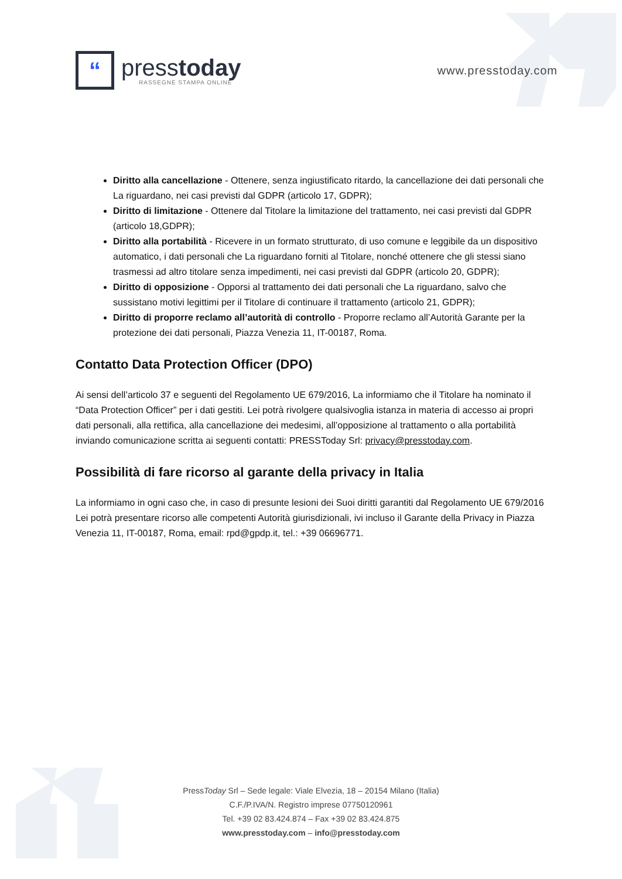“
presstoday
RASSEGNE STAMPA ONLINE
www.presstoday.com
Diritto alla cancellazione - Ottenere, senza ingiustificato ritardo, la cancellazione dei dati personali che La riguardano, nei casi previsti dal GDPR (articolo 17, GDPR);
Diritto di limitazione - Ottenere dal Titolare la limitazione del trattamento, nei casi previsti dal GDPR (articolo 18,GDPR);
Diritto alla portabilità - Ricevere in un formato strutturato, di uso comune e leggibile da un dispositivo automatico, i dati personali che La riguardano forniti al Titolare, nonché ottenere che gli stessi siano trasmessi ad altro titolare senza impedimenti, nei casi previsti dal GDPR (articolo 20, GDPR);
Diritto di opposizione - Opporsi al trattamento dei dati personali che La riguardano, salvo che sussistano motivi legittimi per il Titolare di continuare il trattamento (articolo 21, GDPR);
Diritto di proporre reclamo all’autorità di controllo - Proporre reclamo all’Autorità Garante per la protezione dei dati personali, Piazza Venezia 11, IT-00187, Roma.
Contatto Data Protection Officer (DPO)
Ai sensi dell’articolo 37 e seguenti del Regolamento UE 679/2016, La informiamo che il Titolare ha nominato il “Data Protection Officer” per i dati gestiti. Lei potrà rivolgere qualsivoglia istanza in materia di accesso ai propri dati personali, alla rettifica, alla cancellazione dei medesimi, all’opposizione al trattamento o alla portabilità inviando comunicazione scritta ai seguenti contatti: PRESSToday Srl: privacy@presstoday.com.
Possibilità di fare ricorso al garante della privacy in Italia
La informiamo in ogni caso che, in caso di presunte lesioni dei Suoi diritti garantiti dal Regolamento UE 679/2016 Lei potrà presentare ricorso alle competenti Autorità giurisdizionali, ivi incluso il Garante della Privacy in Piazza Venezia 11, IT-00187, Roma, email: rpd@gpdp.it, tel.: +39 06696771.
PressToday Srl – Sede legale: Viale Elvezia, 18 – 20154 Milano (Italia)
C.F./P.IVA/N. Registro imprese 07750120961
Tel. +39 02 83.424.874 – Fax +39 02 83.424.875
www.presstoday.com – info@presstoday.com